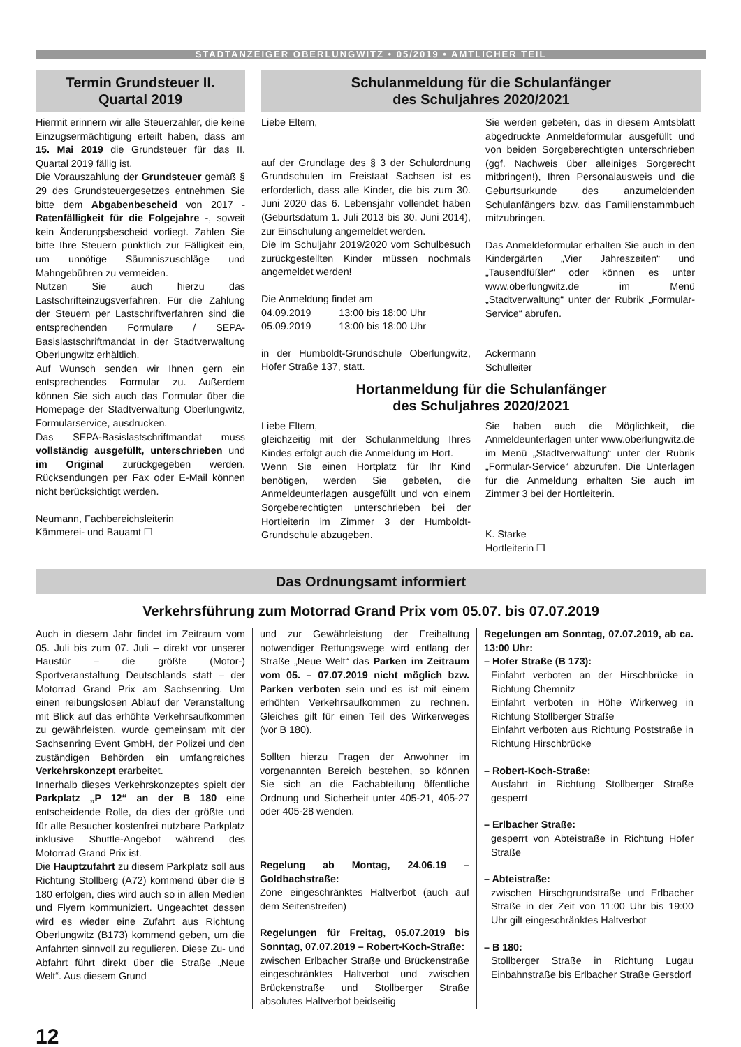STADTANZEIGER OBERLUNGWITZ • 05/2019 • AMTLICHER TEIL
Termin Grundsteuer II.
Quartal 2019
Hiermit erinnern wir alle Steuerzahler, die keine Einzugsermächtigung erteilt haben, dass am 15. Mai 2019 die Grundsteuer für das II. Quartal 2019 fällig ist.
Die Vorauszahlung der Grundsteuer gemäß § 29 des Grundsteuergesetzes entnehmen Sie bitte dem Abgabenbescheid von 2017 - Ratenfälligkeit für die Folgejahre -, soweit kein Änderungsbescheid vorliegt. Zahlen Sie bitte Ihre Steuern pünktlich zur Fälligkeit ein, um unnötige Säumniszuschläge und Mahngebühren zu vermeiden.
Nutzen Sie auch hierzu das Lastschrifteinzugsverfahren. Für die Zahlung der Steuern per Lastschriftverfahren sind die entsprechenden Formulare / SEPA-Basislastschriftmandat in der Stadtverwaltung Oberlungwitz erhältlich.
Auf Wunsch senden wir Ihnen gern ein entsprechendes Formular zu. Außerdem können Sie sich auch das Formular über die Homepage der Stadtverwaltung Oberlungwitz, Formularservice, ausdrucken.
Das SEPA-Basislastschriftmandat muss vollständig ausgefüllt, unterschrieben und im Original zurückgegeben werden. Rücksendungen per Fax oder E-Mail können nicht berücksichtigt werden.
Neumann, Fachbereichsleiterin
Kämmerei- und Bauamt ❐
Schulanmeldung für die Schulanfänger
des Schuljahres 2020/2021
Liebe Eltern,
auf der Grundlage des § 3 der Schulordnung Grundschulen im Freistaat Sachsen ist es erforderlich, dass alle Kinder, die bis zum 30. Juni 2020 das 6. Lebensjahr vollendet haben (Geburtsdatum 1. Juli 2013 bis 30. Juni 2014), zur Einschulung angemeldet werden.
Die im Schuljahr 2019/2020 vom Schulbesuch zurückgestellten Kinder müssen nochmals angemeldet werden!
Die Anmeldung findet am
04.09.2019 13:00 bis 18:00 Uhr
05.09.2019 13:00 bis 18:00 Uhr
in der Humboldt-Grundschule Oberlungwitz, Hofer Straße 137, statt.
Sie werden gebeten, das in diesem Amtsblatt abgedruckte Anmeldeformular ausgefüllt und von beiden Sorgeberechtigten unterschrieben (ggf. Nachweis über alleiniges Sorgerecht mitbringen!), Ihren Personalausweis und die Geburtsurkunde des anzumeldenden Schulanfängers bzw. das Familienstammbuch mitzubringen.
Das Anmeldeformular erhalten Sie auch in den Kindergärten „Vier Jahreszeiten“ und „Tausendfüßler“ oder können es unter www.oberlungwitz.de im Menü „Stadtverwaltung“ unter der Rubrik „Formular-Service“ abrufen.
Ackermann
Schulleiter
Hortanmeldung für die Schulanfänger
des Schuljahres 2020/2021
Liebe Eltern,
gleichzeitig mit der Schulanmeldung Ihres Kindes erfolgt auch die Anmeldung im Hort.
Wenn Sie einen Hortplatz für Ihr Kind benötigen, werden Sie gebeten, die Anmeldeunterlagen ausgefüllt und von einem Sorgeberechtigten unterschrieben bei der Hortleiterin im Zimmer 3 der Humboldt-Grundschule abzugeben.
Sie haben auch die Möglichkeit, die Anmeldeunterlagen unter www.oberlungwitz.de im Menü „Stadtverwaltung“ unter der Rubrik „Formular-Service“ abzurufen. Die Unterlagen für die Anmeldung erhalten Sie auch im Zimmer 3 bei der Hortleiterin.
K. Starke
Hortleiterin ❐
Das Ordnungsamt informiert
Verkehrsführung zum Motorrad Grand Prix vom 05.07. bis 07.07.2019
Auch in diesem Jahr findet im Zeitraum vom 05. Juli bis zum 07. Juli – direkt vor unserer Haustür – die größte (Motor-) Sportveranstaltung Deutschlands statt – der Motorrad Grand Prix am Sachsenring. Um einen reibungslosen Ablauf der Veranstaltung mit Blick auf das erhöhte Verkehrsaufkommen zu gewährleisten, wurde gemeinsam mit der Sachsenring Event GmbH, der Polizei und den zuständigen Behörden ein umfangreiches Verkehrskonzept erarbeitet.
Innerhalb dieses Verkehrskonzeptes spielt der Parkplatz „P 12“ an der B 180 eine entscheidende Rolle, da dies der größte und für alle Besucher kostenfrei nutzbare Parkplatz inklusive Shuttle-Angebot während des Motorrad Grand Prix ist.
Die Hauptzufahrt zu diesem Parkplatz soll aus Richtung Stollberg (A72) kommend über die B 180 erfolgen, dies wird auch so in allen Medien und Flyern kommuniziert. Ungeachtet dessen wird es wieder eine Zufahrt aus Richtung Oberlungwitz (B173) kommend geben, um die Anfahrten sinnvoll zu regulieren. Diese Zu- und Abfahrt führt direkt über die Straße „Neue Welt“. Aus diesem Grund
und zur Gewährleistung der Freihaltung notwendiger Rettungswege wird entlang der Straße „Neue Welt“ das Parken im Zeitraum vom 05. – 07.07.2019 nicht möglich bzw. Parken verboten sein und es ist mit einem erhöhten Verkehrsaufkommen zu rechnen. Gleiches gilt für einen Teil des Wirkerweges (vor B 180).
Sollten hierzu Fragen der Anwohner im vorgenannten Bereich bestehen, so können Sie sich an die Fachabteilung öffentliche Ordnung und Sicherheit unter 405-21, 405-27 oder 405-28 wenden.
Regelung ab Montag, 24.06.19 – Goldbachstraße:
Zone eingeschränktes Haltverbot (auch auf dem Seitenstreifen)
Regelungen für Freitag, 05.07.2019 bis Sonntag, 07.07.2019 – Robert-Koch-Straße:
zwischen Erlbacher Straße und Brückenstraße eingeschränktes Haltverbot und zwischen Brückenstraße und Stollberger Straße absolutes Haltverbot beidseitig
Regelungen am Sonntag, 07.07.2019, ab ca. 13:00 Uhr:
– Hofer Straße (B 173):
Einfahrt verboten an der Hirschbrücke in Richtung Chemnitz
Einfahrt verboten in Höhe Wirkerweg in Richtung Stollberger Straße
Einfahrt verboten aus Richtung Poststraße in Richtung Hirschbrücke
– Robert-Koch-Straße:
Ausfahrt in Richtung Stollberger Straße gesperrt
– Erlbacher Straße:
gesperrt von Abteistraße in Richtung Hofer Straße
– Abteistraße:
zwischen Hirschgrundstraße und Erlbacher Straße in der Zeit von 11:00 Uhr bis 19:00 Uhr gilt eingeschränktes Haltverbot
– B 180:
Stollberger Straße in Richtung Lugau Einbahnstraße bis Erlbacher Straße Gersdorf
12